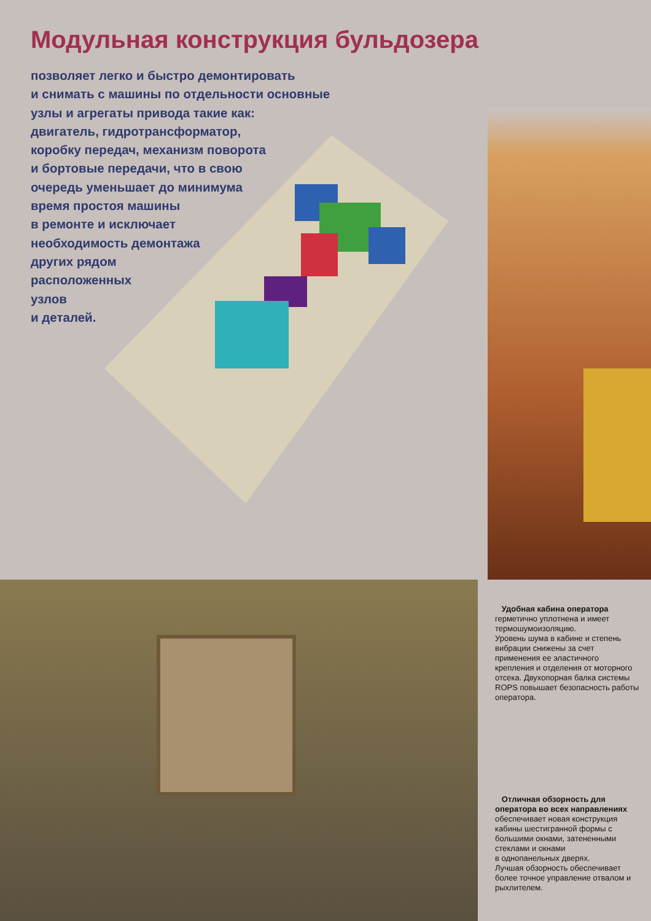Модульная конструкция бульдозера
позволяет легко и быстро демонтировать
и снимать с машины по отдельности основные
узлы и агрегаты привода такие как:
двигатель, гидротрансформатор,
коробку передач, механизм поворота
и бортовые передачи, что в свою
очередь уменьшает до минимума
время простоя машины
в ремонте и исключает
необходимость демонтажа
других рядом
расположенных
узлов
и деталей.
Удобная кабина оператора
герметично уплотнена и имеет термошумоизоляцию.
Уровень шума в кабине и степень вибрации снижены за счет применения ее эластичного крепления и отделения от моторного отсека. Двухопорная балка системы ROPS повышает безопасность работы оператора.
Отличная обзорность для оператора во всех направлениях
обеспечивает новая конструкция кабины шестигранной формы с большими окнами, затененными стеклами и окнами
в однопанельных дверях.
Лучшая обзорность обеспечивает более точное управление отвалом и рыхлителем.